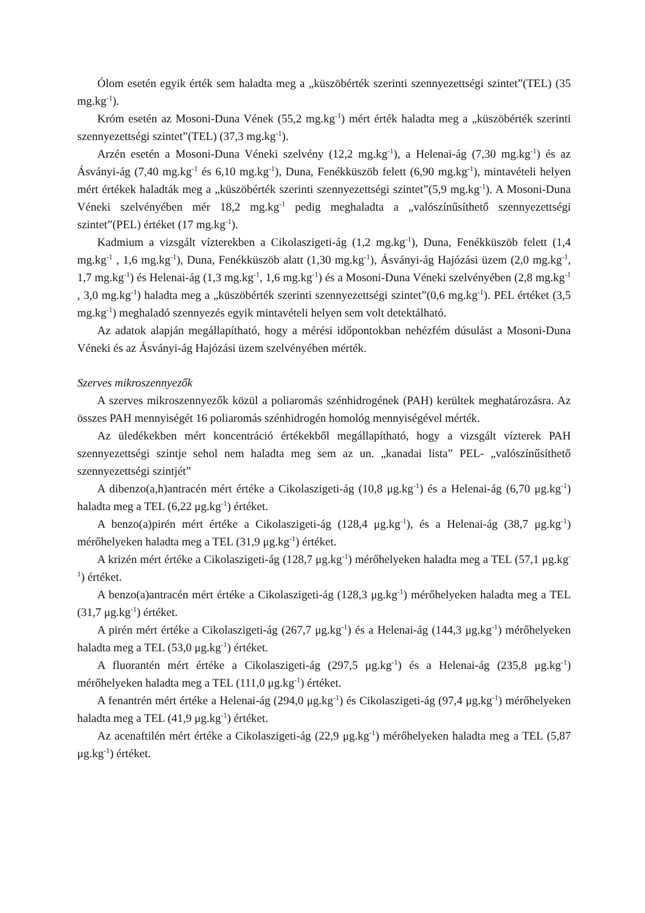Ólom esetén egyik érték sem haladta meg a „küszöbérték szerinti szennyezettségi szintet”(TEL) (35 mg.kg<sup>-1</sup>).
Króm esetén az Mosoni-Duna Vének (55,2 mg.kg<sup>-1</sup>) mért érték haladta meg a „küszöbérték szerinti szennyezettségi szintet”(TEL) (37,3 mg.kg<sup>-1</sup>).
Arzén esetén a Mosoni-Duna Véneki szelvény (12,2 mg.kg<sup>-1</sup>), a Helenai-ág (7,30 mg.kg<sup>-1</sup>) és az Ásványi-ág (7,40 mg.kg<sup>-1</sup> és 6,10 mg.kg<sup>-1</sup>), Duna, Fenékküszöb felett (6,90 mg.kg<sup>-1</sup>), mintavételi helyen mért értékek haladták meg a „küszöbérték szerinti szennyezettségi szintet”(5,9 mg.kg<sup>-1</sup>). A Mosoni-Duna Véneki szelvényében mér 18,2 mg.kg<sup>-1</sup> pedig meghaladta a „valószínűsíthető szennyezettségi szintet”(PEL) értéket (17 mg.kg<sup>-1</sup>).
Kadmium a vizsgált vízterekben a Cikolaszigeti-ág (1,2 mg.kg<sup>-1</sup>), Duna, Fenékküszöb felett (1,4 mg.kg<sup>-1</sup> , 1,6 mg.kg<sup>-1</sup>), Duna, Fenékküszöb alatt (1,30 mg.kg<sup>-1</sup>), Ásványi-ág Hajózási üzem (2,0 mg.kg<sup>-1</sup>, 1,7 mg.kg<sup>-1</sup>) és Helenai-ág (1,3 mg.kg<sup>-1</sup>, 1,6 mg.kg<sup>-1</sup>) és a Mosoni-Duna Véneki szelvényében (2,8 mg.kg<sup>-1</sup> , 3,0 mg.kg<sup>-1</sup>) haladta meg a „küszöbérték szerinti szennyezettségi szintet”(0,6 mg.kg<sup>-1</sup>). PEL értéket (3,5 mg.kg<sup>-1</sup>) meghaladó szennyezés egyik mintavételi helyen sem volt detektálható.
Az adatok alapján megállapítható, hogy a mérési időpontokban nehézfém dúsulást a Mosoni-Duna Véneki és az Ásványi-ág Hajózási üzem szelvényében mérték.
Szerves mikroszennyezők
A szerves mikroszennyezők közül a poliaromás szénhidrogének (PAH) kerültek meghatározásra. Az összes PAH mennyiségét 16 poliaromás szénhidrogén homológ mennyiségével mérték.
Az üledékekben mért koncentráció értékekből megállapítható, hogy a vizsgált vízterek PAH szennyezettségi szintje sehol nem haladta meg sem az un. „kanadai lista” PEL- „valószínűsíthető szennyezettségi szintjét”
A dibenzo(a,h)antracén mért értéke a Cikolaszigeti-ág (10,8 μg.kg<sup>-1</sup>) és a Helenai-ág (6,70 μg.kg<sup>-1</sup>) haladta meg a TEL (6,22 μg.kg<sup>-1</sup>) értéket.
A benzo(a)pirén mért értéke a Cikolaszigeti-ág (128,4 μg.kg<sup>-1</sup>), és a Helenai-ág (38,7 μg.kg<sup>-1</sup>) mérőhelyeken haladta meg a TEL (31,9 μg.kg<sup>-1</sup>) értéket.
A krizén mért értéke a Cikolaszigeti-ág (128,7 μg.kg<sup>-1</sup>) mérőhelyeken haladta meg a TEL (57,1 μg.kg<sup>-1</sup>) értéket.
A benzo(a)antracén mért értéke a Cikolaszigeti-ág (128,3 μg.kg<sup>-1</sup>) mérőhelyeken haladta meg a TEL (31,7 μg.kg<sup>-1</sup>) értéket.
A pirén mért értéke a Cikolaszigeti-ág (267,7 μg.kg<sup>-1</sup>) és a Helenai-ág (144,3 μg.kg<sup>-1</sup>) mérőhelyeken haladta meg a TEL (53,0 μg.kg<sup>-1</sup>) értéket.
A fluorantén mért értéke a Cikolaszigeti-ág (297,5 μg.kg<sup>-1</sup>) és a Helenai-ág (235,8 μg.kg<sup>-1</sup>) mérőhelyeken haladta meg a TEL (111,0 μg.kg<sup>-1</sup>) értéket.
A fenantrén mért értéke a Helenai-ág (294,0 μg.kg<sup>-1</sup>) és Cikolaszigeti-ág (97,4 μg.kg<sup>-1</sup>) mérőhelyeken haladta meg a TEL (41,9 μg.kg<sup>-1</sup>) értéket.
Az acenaftilén mért értéke a Cikolaszigeti-ág (22,9 μg.kg<sup>-1</sup>) mérőhelyeken haladta meg a TEL (5,87 μg.kg<sup>-1</sup>) értéket.